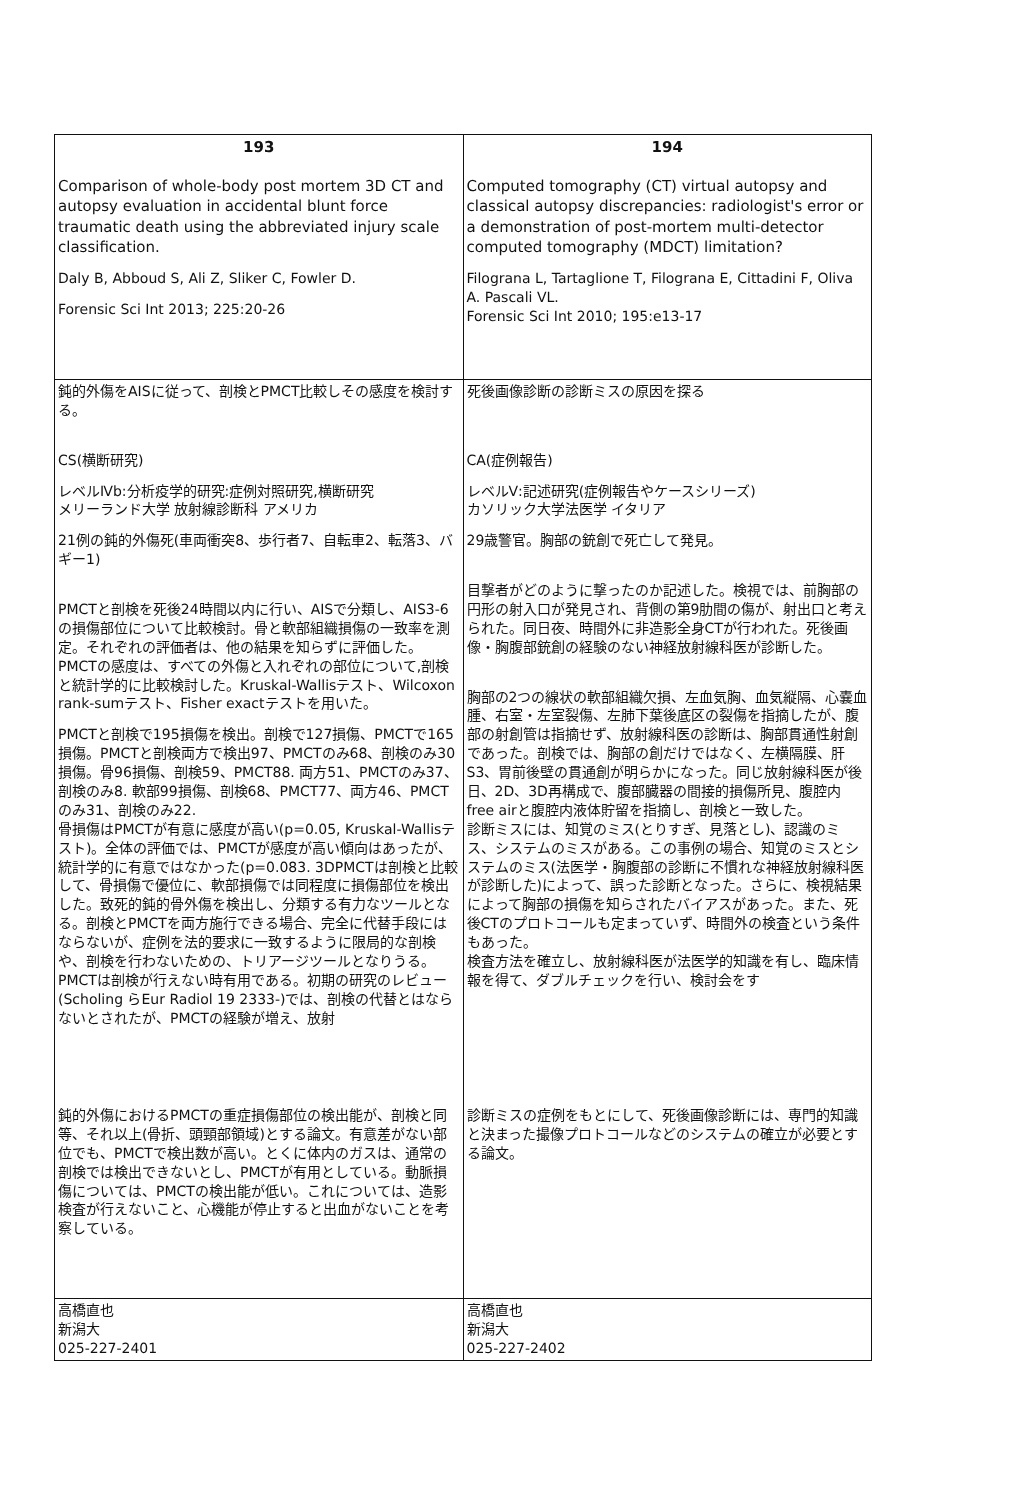| 193 Comparison of whole-body post mortem 3D CT and autopsy evaluation in accidental blunt force traumatic death using the abbreviated injury scale classification. Daly B, Abboud S, Ali Z, Sliker C, Fowler D. Forensic Sci Int 2013; 225:20-26 | 194 Computed tomography (CT) virtual autopsy and classical autopsy discrepancies: radiologist's error or a demonstration of post-mortem multi-detector computed tomography (MDCT) limitation? Filograna L, Tartaglione T, Filograna E, Cittadini F, Oliva A. Pascali VL. Forensic Sci Int 2010; 195:e13-17 |
| 鈍的外傷をAISに従って、剖検とPMCT比較しその感度を検討する。 CS(横断研究) レベルⅣb:分析疫学的研究:症例対照研究,横断研究 メリーランド大学 放射線診断科 アメリカ 21例の鈍的外傷死(車両衝突8、歩行者7、自転車2、転落3、バギー1) PMCTと剖検を死後24時間以内に行い、AISで分類し、AIS3-6の損傷部位について比較検討。骨と軟部組織損傷の一致率を測定。それぞれの評価者は、他の結果を知らずに評価した。PMCTの感度は、すべての外傷と入れぞれの部位について,剖検と統計学的に比較検討した。Kruskal-Wallisテスト、Wilcoxon rank-sumテスト、Fisher exactテストを用いた。 PMCTと剖検で195損傷を検出。剖検で127損傷、PMCTで165損傷。PMCTと剖検両方で検出97、PMCTのみ68、剖検のみ30損傷。骨96損傷、剖検59、PMCT88. 両方51、PMCTのみ37、剖検のみ8. 軟部99損傷、剖検68、PMCT77、両方46、PMCTのみ31、剖検のみ22. 骨損傷はPMCTが有意に感度が高い(p=0.05, Kruskal-Wallisテスト)。全体の評価では、PMCTが感度が高い傾向はあったが、統計学的に有意ではなかった(p=0.083. 3DPMCTは剖検と比較して、骨損傷で優位に、軟部損傷では同程度に損傷部位を検出した。致死的鈍的骨外傷を検出し、分類する有力なツールとなる。剖検とPMCTを両方施行できる場合、完全に代替手段にはならないが、症例を法的要求に一致するように限局的な剖検や、剖検を行わないための、トリアージツールとなりうる。PMCTは剖検が行えない時有用である。初期の研究のレビュー(Scholing らEur Radiol 19 2333-)では、剖検の代替とはならないとされたが、PMCTの経験が増え、放射 | 死後画像診断の診断ミスの原因を探る CA(症例報告) レベルⅤ:記述研究(症例報告やケースシリーズ) カソリック大学法医学 イタリア 29歳警官。胸部の銃創で死亡して発見。 目撃者がどのように撃ったのか記述した。検視では、前胸部の円形の射入口が発見され、背側の第9肋間の傷が、射出口と考えられた。同日夜、時間外に非造影全身CTが行われた。死後画像・胸腹部銃創の経験のない神経放射線科医が診断した。 胸部の2つの線状の軟部組織欠損、左血気胸、血気縦隔、心嚢血腫、右室・左室裂傷、左肺下葉後底区の裂傷を指摘したが、腹部の射創管は指摘せず、放射線科医の診断は、胸部貫通性射創であった。剖検では、胸部の創だけではなく、左横隔膜、肝S3、胃前後壁の貫通創が明らかになった。同じ放射線科医が後日、2D、3D再構成で、腹部臓器の間接的損傷所見、腹腔内free airと腹腔内液体貯留を指摘し、剖検と一致した。 診断ミスには、知覚のミス(とりすぎ、見落とし)、認識のミス、システムのミスがある。この事例の場合、知覚のミスとシステムのミス(法医学・胸腹部の診断に不慣れな神経放射線科医が診断した)によって、誤った診断となった。さらに、検視結果によって胸部の損傷を知らされたバイアスがあった。また、死後CTのプロトコールも定まっていず、時間外の検査という条件もあった。 検査方法を確立し、放射線科医が法医学的知識を有し、臨床情報を得て、ダブルチェックを行い、検討会をす |
| 鈍的外傷におけるPMCTの重症損傷部位の検出能が、剖検と同等、それ以上(骨折、頭頸部領域)とする論文。有意差がない部位でも、PMCTで検出数が高い。とくに体内のガスは、通常の剖検では検出できないとし、PMCTが有用としている。動脈損傷については、PMCTの検出能が低い。これについては、造影検査が行えないこと、心機能が停止すると出血がないことを考察している。 | 診断ミスの症例をもとにして、死後画像診断には、専門的知識と決まった撮像プロトコールなどのシステムの確立が必要とする論文。 |
| 高橋直也 新潟大 025-227-2401 | 高橋直也 新潟大 025-227-2402 |